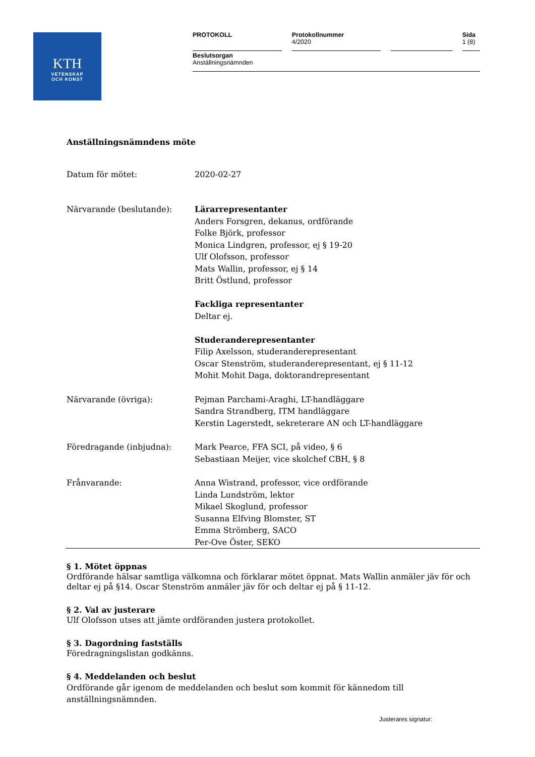KTH
VETENSKAP
OCH KONST
| PROTOKOLL | Protokollnummer 4/2020 | | Sida 1 (8) |
| Beslutsorgan Anställningsnämnden | | | |
Anställningsnämndens möte
| Datum för mötet: | 2020-02-27 |
| Närvarande (beslutande): | Lärarrepresentanter Anders Forsgren, dekanus, ordförande Folke Björk, professor Monica Lindgren, professor, ej § 19-20 Ulf Olofsson, professor Mats Wallin, professor, ej § 14 Britt Östlund, professor Fackliga representanter Deltar ej. Studeranderepresentanter Filip Axelsson, studeranderepresentant Oscar Stenström, studeranderepresentant, ej § 11-12 Mohit Mohit Daga, doktorandrepresentant |
| Närvarande (övriga): | Pejman Parchami-Araghi, LT-handläggare Sandra Strandberg, ITM handläggare Kerstin Lagerstedt, sekreterare AN och LT-handläggare |
| Föredragande (inbjudna): | Mark Pearce, FFA SCI, på video, § 6 Sebastiaan Meijer, vice skolchef CBH, § 8 |
| Frånvarande: | Anna Wistrand, professor, vice ordförande Linda Lundström, lektor Mikael Skoglund, professor Susanna Elfving Blomster, ST Emma Strömberg, SACO Per-Ove Öster, SEKO |
§ 1. Mötet öppnas
Ordförande hälsar samtliga välkomna och förklarar mötet öppnat. Mats Wallin anmäler jäv för och deltar ej på §14. Oscar Stenström anmäler jäv för och deltar ej på § 11-12.
§ 2. Val av justerare
Ulf Olofsson utses att jämte ordföranden justera protokollet.
§ 3. Dagordning fastställs
Föredragningslistan godkänns.
§ 4. Meddelanden och beslut
Ordförande går igenom de meddelanden och beslut som kommit för kännedom till anställningsnämnden.
Justerares signatur: